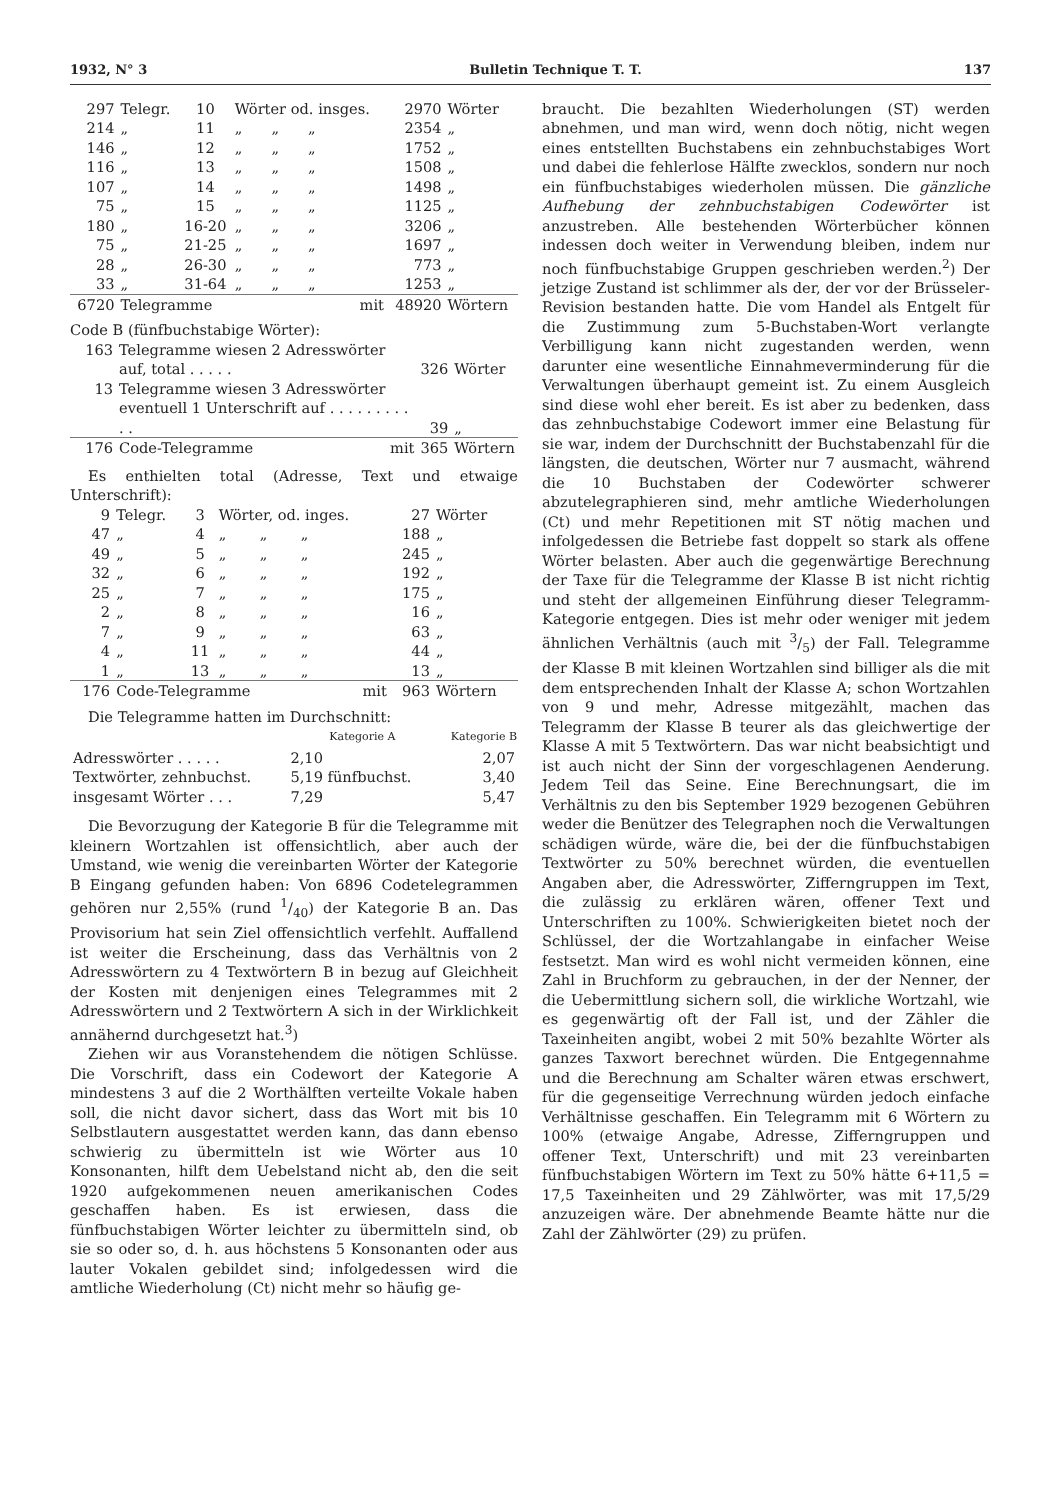1932, N° 3 Bulletin Technique T. T. 137
| 297 | Telegr. | 10 | Wörter od. insges. | | | 2970 | Wörter |
| 214 | „ | 11 | „ | „ | „ | 2354 | „ |
| 146 | „ | 12 | „ | „ | „ | 1752 | „ |
| 116 | „ | 13 | „ | „ | „ | 1508 | „ |
| 107 | „ | 14 | „ | „ | „ | 1498 | „ |
| 75 | „ | 15 | „ | „ | „ | 1125 | „ |
| 180 | „ | 16-20 | „ | „ | „ | 3206 | „ |
| 75 | „ | 21-25 | „ | „ | „ | 1697 | „ |
| 28 | „ | 26-30 | „ | „ | „ | 773 | „ |
| 33 | „ | 31-64 | „ | „ | „ | 1253 | „ |
| 6720 | Telegramme | | | | mit | 48920 | Wörtern |
Code B (fünfbuchstabige Wörter):
| 163 | Telegramme wiesen 2 Adresswörter auf, total . . . . . | 326 | Wörter |
| 13 | Telegramme wiesen 3 Adresswörter eventuell 1 Unterschrift auf . . . . . . . . . . . | 39 | „ |
| 176 | Code-Telegramme mit | 365 | Wörtern |
Es enthielten total (Adresse, Text und etwaige Unterschrift):
| 9 | Telegr. | 3 | Wörter, od. inges. | | | 27 | Wörter |
| 47 | „ | 4 | „ | „ | „ | 188 | „ |
| 49 | „ | 5 | „ | „ | „ | 245 | „ |
| 32 | „ | 6 | „ | „ | „ | 192 | „ |
| 25 | „ | 7 | „ | „ | „ | 175 | „ |
| 2 | „ | 8 | „ | „ | „ | 16 | „ |
| 7 | „ | 9 | „ | „ | „ | 63 | „ |
| 4 | „ | 11 | „ | „ | „ | 44 | „ |
| 1 | „ | 13 | „ | „ | „ | 13 | „ |
| 176 | Code-Telegramme | | | | mit | 963 | Wörtern |
Die Telegramme hatten im Durchschnitt:
| | Kategorie A | Kategorie B |
| --- | --- | --- |
| Adresswörter . . . . . | 2,10 | 2,07 |
| Textwörter, zehnbuchst. | 5,19 fünfbuchst. | 3,40 |
| insgesamt Wörter . . . | 7,29 | 5,47 |
Die Bevorzugung der Kategorie B für die Telegramme mit kleinern Wortzahlen ist offensichtlich, aber auch der Umstand, wie wenig die vereinbarten Wörter der Kategorie B Eingang gefunden haben: Von 6896 Codetelegrammen gehören nur 2,55% (rund 1/40) der Kategorie B an. Das Provisorium hat sein Ziel offensichtlich verfehlt. Auffallend ist weiter die Erscheinung, dass das Verhältnis von 2 Adresswörtern zu 4 Textwörtern B in bezug auf Gleichheit der Kosten mit denjenigen eines Telegrammes mit 2 Adresswörtern und 2 Textwörtern A sich in der Wirklichkeit annähernd durchgesetzt hat.<sup>3</sup>)
Ziehen wir aus Voranstehendem die nötigen Schlüsse. Die Vorschrift, dass ein Codewort der Kategorie A mindestens 3 auf die 2 Worthälften verteilte Vokale haben soll, die nicht davor sichert, dass das Wort mit bis 10 Selbstlautern ausgestattet werden kann, das dann ebenso schwierig zu übermitteln ist wie Wörter aus 10 Konsonanten, hilft dem Uebelstand nicht ab, den die seit 1920 aufgekommenen neuen amerikanischen Codes geschaffen haben. Es ist erwiesen, dass die fünfbuchstabigen Wörter leichter zu übermitteln sind, ob sie so oder so, d. h. aus höchstens 5 Konsonanten oder aus lauter Vokalen gebildet sind; infolgedessen wird die amtliche Wiederholung (Ct) nicht mehr so häufig ge-
braucht. Die bezahlten Wiederholungen (ST) werden abnehmen, und man wird, wenn doch nötig, nicht wegen eines entstellten Buchstabens ein zehnbuchstabiges Wort und dabei die fehlerlose Hälfte zwecklos, sondern nur noch ein fünfbuchstabiges wiederholen müssen. Die gänzliche Aufhebung der zehnbuchstabigen Codewörter ist anzustreben. Alle bestehenden Wörterbücher können indessen doch weiter in Verwendung bleiben, indem nur noch fünfbuchstabige Gruppen geschrieben werden.<sup>2</sup>) Der jetzige Zustand ist schlimmer als der, der vor der Brüsseler-Revision bestanden hatte. Die vom Handel als Entgelt für die Zustimmung zum 5-Buchstaben-Wort verlangte Verbilligung kann nicht zugestanden werden, wenn darunter eine wesentliche Einnahmeverminderung für die Verwaltungen überhaupt gemeint ist. Zu einem Ausgleich sind diese wohl eher bereit. Es ist aber zu bedenken, dass das zehnbuchstabige Codewort immer eine Belastung für sie war, indem der Durchschnitt der Buchstabenzahl für die längsten, die deutschen, Wörter nur 7 ausmacht, während die 10 Buchstaben der Codewörter schwerer abzutelegraphieren sind, mehr amtliche Wiederholungen (Ct) und mehr Repetitionen mit ST nötig machen und infolgedessen die Betriebe fast doppelt so stark als offene Wörter belasten. Aber auch die gegenwärtige Berechnung der Taxe für die Telegramme der Klasse B ist nicht richtig und steht der allgemeinen Einführung dieser Telegramm-Kategorie entgegen. Dies ist mehr oder weniger mit jedem ähnlichen Verhältnis (auch mit 3/5) der Fall. Telegramme der Klasse B mit kleinen Wortzahlen sind billiger als die mit dem entsprechenden Inhalt der Klasse A; schon Wortzahlen von 9 und mehr, Adresse mitgezählt, machen das Telegramm der Klasse B teurer als das gleichwertige der Klasse A mit 5 Textwörtern. Das war nicht beabsichtigt und ist auch nicht der Sinn der vorgeschlagenen Aenderung. Jedem Teil das Seine. Eine Berechnungsart, die im Verhältnis zu den bis September 1929 bezogenen Gebühren weder die Benützer des Telegraphen noch die Verwaltungen schädigen würde, wäre die, bei der die fünfbuchstabigen Textwörter zu 50% berechnet würden, die eventuellen Angaben aber, die Adresswörter, Zifferngruppen im Text, die zulässig zu erklären wären, offener Text und Unterschriften zu 100%. Schwierigkeiten bietet noch der Schlüssel, der die Wortzahlangabe in einfacher Weise festsetzt. Man wird es wohl nicht vermeiden können, eine Zahl in Bruchform zu gebrauchen, in der der Nenner, der die Uebermittlung sichern soll, die wirkliche Wortzahl, wie es gegenwärtig oft der Fall ist, und der Zähler die Taxeinheiten angibt, wobei 2 mit 50% bezahlte Wörter als ganzes Taxwort berechnet würden. Die Entgegennahme und die Berechnung am Schalter wären etwas erschwert, für die gegenseitige Verrechnung würden jedoch einfache Verhältnisse geschaffen. Ein Telegramm mit 6 Wörtern zu 100% (etwaige Angabe, Adresse, Zifferngruppen und offener Text, Unterschrift) und mit 23 vereinbarten fünfbuchstabigen Wörtern im Text zu 50% hätte 6+11,5 = 17,5 Taxeinheiten und 29 Zählwörter, was mit 17,5/29 anzuzeigen wäre. Der abnehmende Beamte hätte nur die Zahl der Zählwörter (29) zu prüfen.